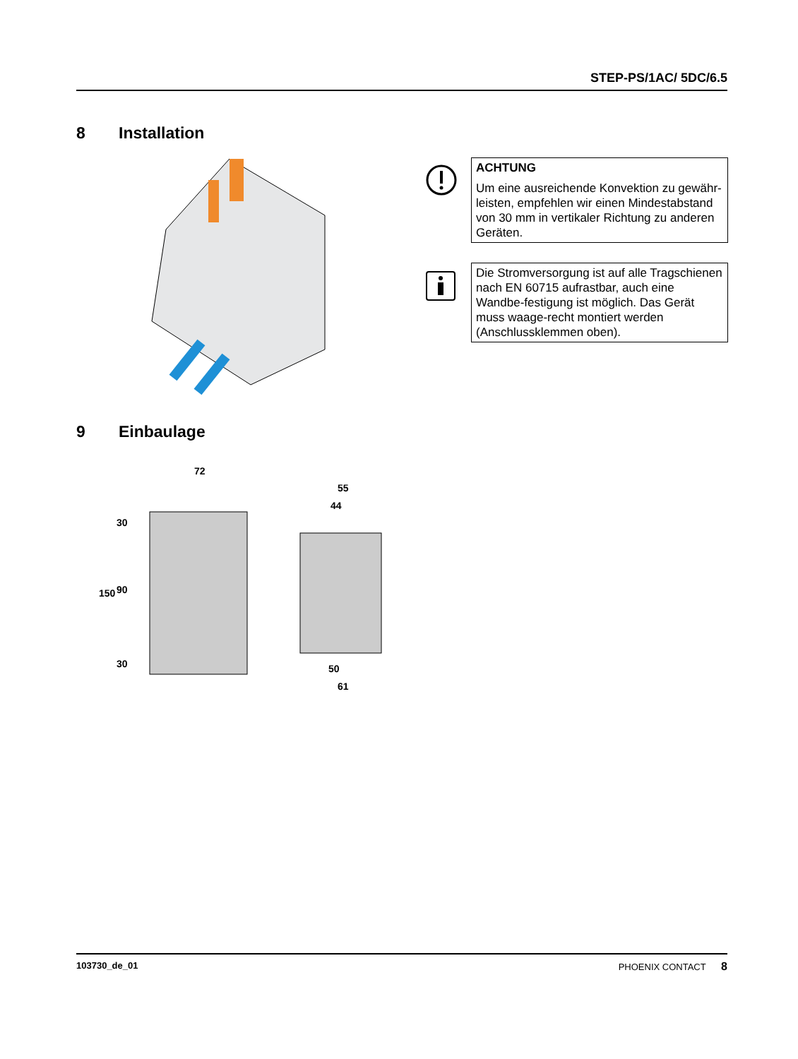STEP-PS/1AC/ 5DC/6.5
8 Installation
ACHTUNG
Um eine ausreichende Konvektion zu gewähr-leisten, empfehlen wir einen Mindestabstand von 30 mm in vertikaler Richtung zu anderen Geräten.
Die Stromversorgung ist auf alle Tragschienen nach EN 60715 aufrastbar, auch eine Wandbe-festigung ist möglich. Das Gerät muss waage-recht montiert werden (Anschlussklemmen oben).
9 Einbaulage
72
55
44
50
61
150
30
90
30
103730_de_01 PHOENIX CONTACT 8